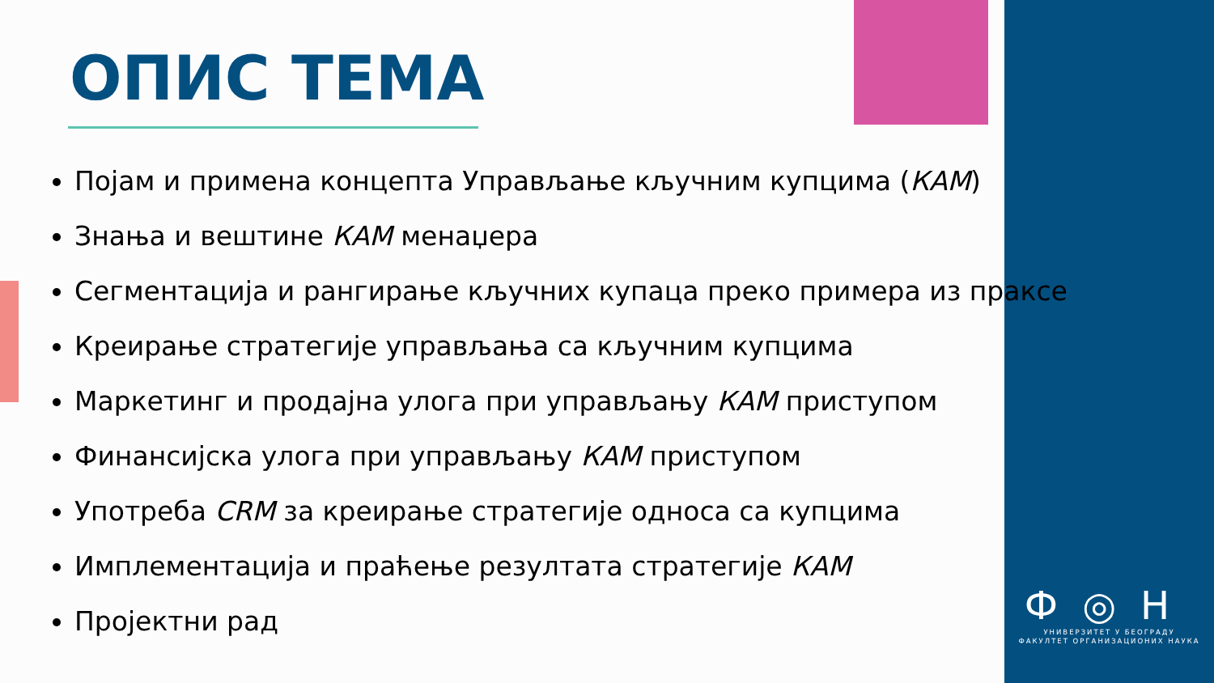ОПИС ТЕМА
Појам и примена концепта Управљање кључним купцима (КАМ)
Знања и вештине КАМ менаџера
Сегментација и рангирање кључних купаца преко примера из праксе
Креирање стратегије управљања са кључним купцима
Маркетинг и продајна улога при управљању КАМ приступом
Финансијска улога при управљању КАМ приступом
Употреба CRM за креирање стратегије односа са купцима
Имплементација и праћење резултата стратегије КАМ
Пројектни рад
Ф◎Н
УНИВЕРЗИТЕТ У БЕОГРАДУ
ФАКУЛТЕТ ОРГАНИЗАЦИОНИХ НАУКА